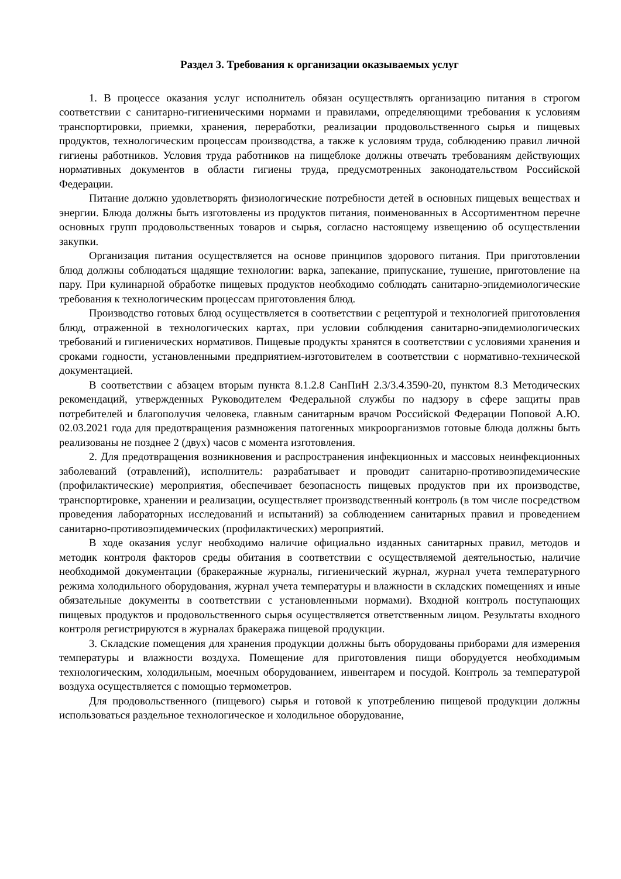Раздел 3. Требования к организации оказываемых услуг
1. В процессе оказания услуг исполнитель обязан осуществлять организацию питания в строгом соответствии с санитарно-гигиеническими нормами и правилами, определяющими требования к условиям транспортировки, приемки, хранения, переработки, реализации продовольственного сырья и пищевых продуктов, технологическим процессам производства, а также к условиям труда, соблюдению правил личной гигиены работников. Условия труда работников на пищеблоке должны отвечать требованиям действующих нормативных документов в области гигиены труда, предусмотренных законодательством Российской Федерации.
Питание должно удовлетворять физиологические потребности детей в основных пищевых веществах и энергии. Блюда должны быть изготовлены из продуктов питания, поименованных в Ассортиментном перечне основных групп продовольственных товаров и сырья, согласно настоящему извещению об осуществлении закупки.
Организация питания осуществляется на основе принципов здорового питания. При приготовлении блюд должны соблюдаться щадящие технологии: варка, запекание, припускание, тушение, приготовление на пару. При кулинарной обработке пищевых продуктов необходимо соблюдать санитарно-эпидемиологические требования к технологическим процессам приготовления блюд.
Производство готовых блюд осуществляется в соответствии с рецептурой и технологией приготовления блюд, отраженной в технологических картах, при условии соблюдения санитарно-эпидемиологических требований и гигиенических нормативов. Пищевые продукты хранятся в соответствии с условиями хранения и сроками годности, установленными предприятием-изготовителем в соответствии с нормативно-технической документацией.
В соответствии с абзацем вторым пункта 8.1.2.8 СанПиН 2.3/3.4.3590-20, пунктом 8.3 Методических рекомендаций, утвержденных Руководителем Федеральной службы по надзору в сфере защиты прав потребителей и благополучия человека, главным санитарным врачом Российской Федерации Поповой А.Ю. 02.03.2021 года для предотвращения размножения патогенных микроорганизмов готовые блюда должны быть реализованы не позднее 2 (двух) часов с момента изготовления.
2. Для предотвращения возникновения и распространения инфекционных и массовых неинфекционных заболеваний (отравлений), исполнитель: разрабатывает и проводит санитарно-противоэпидемические (профилактические) мероприятия, обеспечивает безопасность пищевых продуктов при их производстве, транспортировке, хранении и реализации, осуществляет производственный контроль (в том числе посредством проведения лабораторных исследований и испытаний) за соблюдением санитарных правил и проведением санитарно-противоэпидемических (профилактических) мероприятий.
В ходе оказания услуг необходимо наличие официально изданных санитарных правил, методов и методик контроля факторов среды обитания в соответствии с осуществляемой деятельностью, наличие необходимой документации (бракеражные журналы, гигиенический журнал, журнал учета температурного режима холодильного оборудования, журнал учета температуры и влажности в складских помещениях и иные обязательные документы в соответствии с установленными нормами). Входной контроль поступающих пищевых продуктов и продовольственного сырья осуществляется ответственным лицом. Результаты входного контроля регистрируются в журналах бракеража пищевой продукции.
3. Складские помещения для хранения продукции должны быть оборудованы приборами для измерения температуры и влажности воздуха. Помещение для приготовления пищи оборудуется необходимым технологическим, холодильным, моечным оборудованием, инвентарем и посудой. Контроль за температурой воздуха осуществляется с помощью термометров.
Для продовольственного (пищевого) сырья и готовой к употреблению пищевой продукции должны использоваться раздельное технологическое и холодильное оборудование,